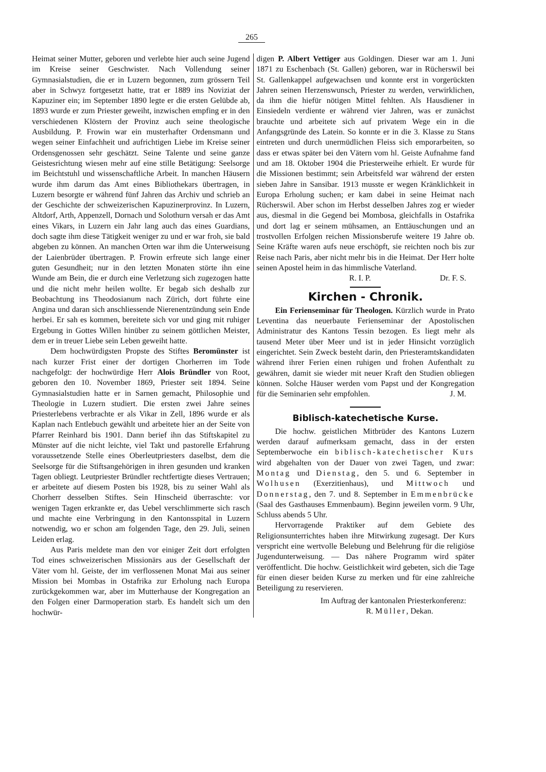265
Heimat seiner Mutter, geboren und verlebte hier auch seine Jugend im Kreise seiner Geschwister. Nach Vollendung seiner Gymnasialstudien, die er in Luzern begonnen, zum grössern Teil aber in Schwyz fortgesetzt hatte, trat er 1889 ins Noviziat der Kapuziner ein; im September 1890 legte er die ersten Gelübde ab, 1893 wurde er zum Priester geweiht, inzwischen empfing er in den verschiedenen Klöstern der Provinz auch seine theologische Ausbildung. P. Frowin war ein musterhafter Ordensmann und wegen seiner Einfachheit und aufrichtigen Liebe im Kreise seiner Ordensgenossen sehr geschätzt. Seine Talente und seine ganze Geistesrichtung wiesen mehr auf eine stille Betätigung: Seelsorge im Beichtstuhl und wissenschaftliche Arbeit. In manchen Häusern wurde ihm darum das Amt eines Bibliothekars übertragen, in Luzern besorgte er während fünf Jahren das Archiv und schrieb an der Geschichte der schweizerischen Kapuzinerprovinz. In Luzern, Altdorf, Arth, Appenzell, Dornach und Solothurn versah er das Amt eines Vikars, in Luzern ein Jahr lang auch das eines Guardians, doch sagte ihm diese Tätigkeit weniger zu und er war froh, sie bald abgeben zu können. An manchen Orten war ihm die Unterweisung der Laienbrüder übertragen. P. Frowin erfreute sich lange einer guten Gesundheit; nur in den letzten Monaten störte ihn eine Wunde am Bein, die er durch eine Verletzung sich zugezogen hatte und die nicht mehr heilen wollte. Er begab sich deshalb zur Beobachtung ins Theodosianum nach Zürich, dort führte eine Angina und daran sich anschliessende Nierenentzündung sein Ende herbei. Er sah es kommen, bereitete sich vor und ging mit ruhiger Ergebung in Gottes Willen hinüber zu seinem göttlichen Meister, dem er in treuer Liebe sein Leben geweiht hatte.
Dem hochwürdigsten Propste des Stiftes Beromünster ist nach kurzer Frist einer der dortigen Chorherren im Tode nachgefolgt: der hochwürdige Herr Alois Bründler von Root, geboren den 10. November 1869, Priester seit 1894. Seine Gymnasialstudien hatte er in Sarnen gemacht, Philosophie und Theologie in Luzern studiert. Die ersten zwei Jahre seines Priesterlebens verbrachte er als Vikar in Zell, 1896 wurde er als Kaplan nach Entlebuch gewählt und arbeitete hier an der Seite von Pfarrer Reinhard bis 1901. Dann berief ihn das Stiftskapitel zu Münster auf die nicht leichte, viel Takt und pastorelle Erfahrung voraussetzende Stelle eines Oberleutpriesters daselbst, dem die Seelsorge für die Stiftsangehörigen in ihren gesunden und kranken Tagen obliegt. Leutpriester Bründler rechtfertigte dieses Vertrauen; er arbeitete auf diesem Posten bis 1928, bis zu seiner Wahl als Chorherr desselben Stiftes. Sein Hinscheid überraschte: vor wenigen Tagen erkrankte er, das Uebel verschlimmerte sich rasch und machte eine Verbringung in den Kantonsspital in Luzern notwendig, wo er schon am folgenden Tage, den 29. Juli, seinen Leiden erlag.
Aus Paris meldete man den vor einiger Zeit dort erfolgten Tod eines schweizerischen Missionärs aus der Gesellschaft der Väter vom hl. Geiste, der im verflossenen Monat Mai aus seiner Mission bei Mombas in Ostafrika zur Erholung nach Europa zurückgekommen war, aber im Mutterhause der Kongregation an den Folgen einer Darmoperation starb. Es handelt sich um den hochwür-
digen P. Albert Vettiger aus Goldingen. Dieser war am 1. Juni 1871 zu Eschenbach (St. Gallen) geboren, war in Rücherswil bei St. Gallenkappel aufgewachsen und konnte erst in vorgerückten Jahren seinen Herzenswunsch, Priester zu werden, verwirklichen, da ihm die hiefür nötigen Mittel fehlten. Als Hausdiener in Einsiedeln verdiente er während vier Jahren, was er zunächst brauchte und arbeitete sich auf privatem Wege ein in die Anfangsgründe des Latein. So konnte er in die 3. Klasse zu Stans eintreten und durch unermüdlichen Fleiss sich emporarbeiten, so dass er etwas später bei den Vätern vom hl. Geiste Aufnahme fand und am 18. Oktober 1904 die Priesterweihe erhielt. Er wurde für die Missionen bestimmt; sein Arbeitsfeld war während der ersten sieben Jahre in Sansibar. 1913 musste er wegen Kränklichkeit in Europa Erholung suchen; er kam dabei in seine Heimat nach Rücherswil. Aber schon im Herbst desselben Jahres zog er wieder aus, diesmal in die Gegend bei Mombosa, gleichfalls in Ostafrika und dort lag er seinem mühsamen, an Enttäuschungen und an trostvollen Erfolgen reichen Missionsberufe weitere 19 Jahre ob. Seine Kräfte waren aufs neue erschöpft, sie reichten noch bis zur Reise nach Paris, aber nicht mehr bis in die Heimat. Der Herr holte seinen Apostel heim in das himmlische Vaterland.
R. I. P. Dr. F. S.
Kirchen - Chronik.
Ein Ferienseminar für Theologen. Kürzlich wurde in Prato Leventina das neuerbaute Ferienseminar der Apostolischen Administratur des Kantons Tessin bezogen. Es liegt mehr als tausend Meter über Meer und ist in jeder Hinsicht vorzüglich eingerichtet. Sein Zweck besteht darin, den Priesteramtskandidaten während ihrer Ferien einen ruhigen und frohen Aufenthalt zu gewähren, damit sie wieder mit neuer Kraft den Studien obliegen können. Solche Häuser werden vom Papst und der Kongregation für die Seminarien sehr empfohlen. J. M.
Biblisch-katechetische Kurse.
Die hochw. geistlichen Mitbrüder des Kantons Luzern werden darauf aufmerksam gemacht, dass in der ersten Septemberwoche ein biblisch-katechetischer Kurs wird abgehalten von der Dauer von zwei Tagen, und zwar: Montag und Dienstag, den 5. und 6. September in Wolhusen (Exerzitienhaus), und Mittwoch und Donnerstag, den 7. und 8. September in Emmenbrücke (Saal des Gasthauses Emmenbaum). Beginn jeweilen vorm. 9 Uhr, Schluss abends 5 Uhr.
Hervorragende Praktiker auf dem Gebiete des Religionsunterrichtes haben ihre Mitwirkung zugesagt. Der Kurs verspricht eine wertvolle Belebung und Belehrung für die religiöse Jugendunterweisung. — Das nähere Programm wird später veröffentlicht. Die hochw. Geistlichkeit wird gebeten, sich die Tage für einen dieser beiden Kurse zu merken und für eine zahlreiche Beteiligung zu reservieren.
Im Auftrag der kantonalen Priesterkonferenz:
R. Müller, Dekan.